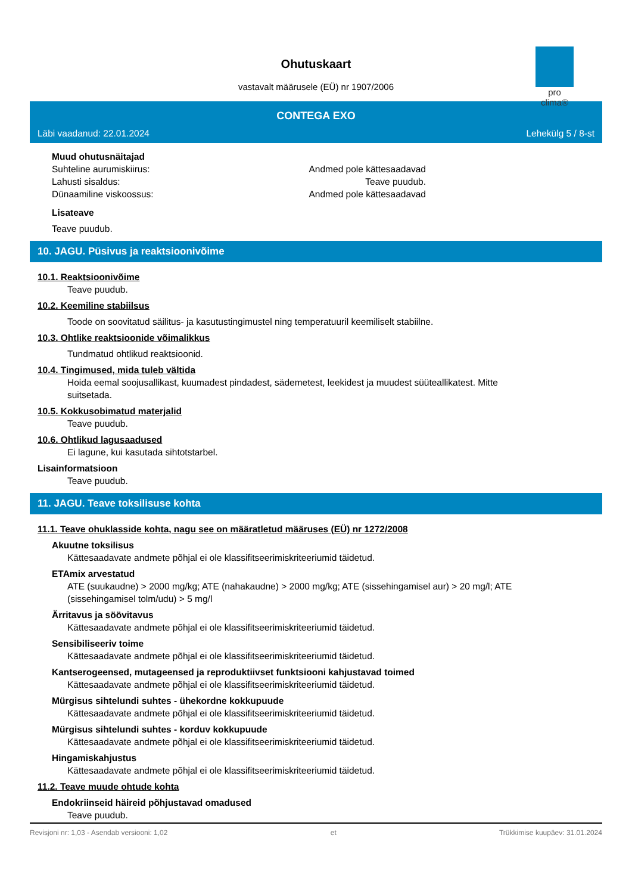Ohutuskaart
vastavalt määrusele (EÜ) nr 1907/2006
pro clima®
CONTEGA EXO
Läbi vaadanud: 22.01.2024 Lehekülg 5 / 8-st
Muud ohutusnäitajad
Suhteline aurumiskiirus: Andmed pole kättesaadavad
Lahusti sisaldus: Teave puudub.
Dünaamiline viskoossus: Andmed pole kättesaadavad
Lisateave
Teave puudub.
10. JAGU. Püsivus ja reaktsioonivõime
10.1. Reaktsioonivõime
Teave puudub.
10.2. Keemiline stabiilsus
Toode on soovitatud säilitus- ja kasutustingimustel ning temperatuuril keemiliselt stabiilne.
10.3. Ohtlike reaktsioonide võimalikkus
Tundmatud ohtlikud reaktsioonid.
10.4. Tingimused, mida tuleb vältida
Hoida eemal soojusallikast, kuumadest pindadest, sädemetest, leekidest ja muudest süüteallikatest. Mitte
suitsetada.
10.5. Kokkusobimatud materjalid
Teave puudub.
10.6. Ohtlikud lagusaadused
Ei lagune, kui kasutada sihtotstarbel.
Lisainformatsioon
Teave puudub.
11. JAGU. Teave toksilisuse kohta
11.1. Teave ohuklasside kohta, nagu see on määratletud määruses (EÜ) nr 1272/2008
Akuutne toksilisus
Kättesaadavate andmete põhjal ei ole klassifitseerimiskriteeriumid täidetud.
ETAmix arvestatud
ATE (suukaudne) > 2000 mg/kg; ATE (nahakaudne) > 2000 mg/kg; ATE (sissehingamisel aur) > 20 mg/l; ATE
(sissehingamisel tolm/udu) > 5 mg/l
Ärritavus ja söövitavus
Kättesaadavate andmete põhjal ei ole klassifitseerimiskriteeriumid täidetud.
Sensibiliseeriv toime
Kättesaadavate andmete põhjal ei ole klassifitseerimiskriteeriumid täidetud.
Kantserogeensed, mutageensed ja reproduktiivset funktsiooni kahjustavad toimed
Kättesaadavate andmete põhjal ei ole klassifitseerimiskriteeriumid täidetud.
Mürgisus sihtelundi suhtes - ühekordne kokkupuude
Kättesaadavate andmete põhjal ei ole klassifitseerimiskriteeriumid täidetud.
Mürgisus sihtelundi suhtes - korduv kokkupuude
Kättesaadavate andmete põhjal ei ole klassifitseerimiskriteeriumid täidetud.
Hingamiskahjustus
Kättesaadavate andmete põhjal ei ole klassifitseerimiskriteeriumid täidetud.
11.2. Teave muude ohtude kohta
Endokriinseid häireid põhjustavad omadused
Teave puudub.
Revisjoni nr: 1,03 - Asendab versiooni: 1,02 et Trükkimise kuupäev: 31.01.2024